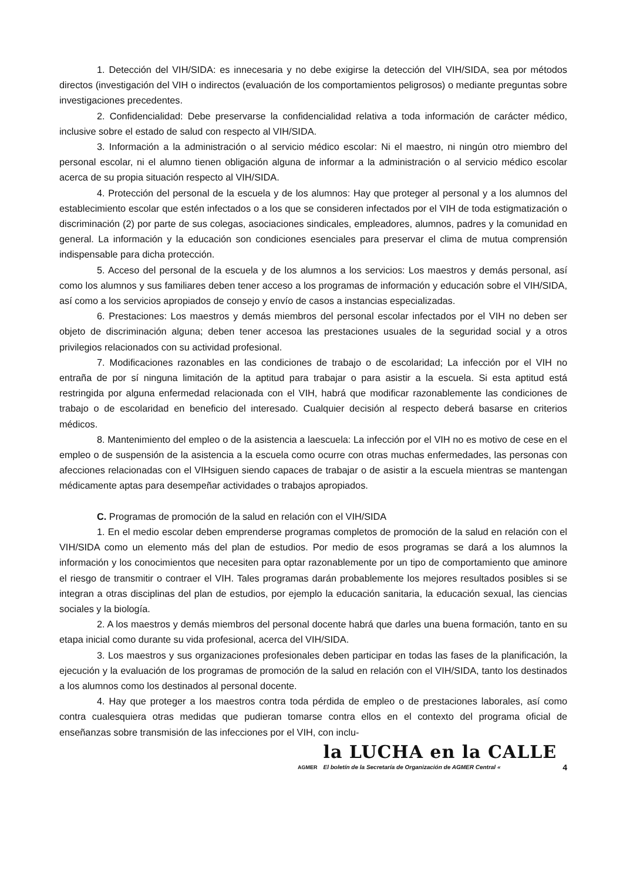1. Detección del VIH/SIDA: es innecesaria y no debe exigirse la detección del VIH/SIDA, sea por métodos directos (investigación del VIH o indirectos (evaluación de los comportamientos peligrosos) o mediante preguntas sobre investigaciones precedentes.
2. Confidencialidad: Debe preservarse la confidencialidad relativa a toda información de carácter médico, inclusive sobre el estado de salud con respecto al VIH/SIDA.
3. Información a la administración o al servicio médico escolar: Ni el maestro, ni ningún otro miembro del personal escolar, ni el alumno tienen obligación alguna de informar a la administración o al servicio médico escolar acerca de su propia situación respecto al VIH/SIDA.
4. Protección del personal de la escuela y de los alumnos: Hay que proteger al personal y a los alumnos del establecimiento escolar que estén infectados o a los que se consideren infectados por el VIH de toda estigmatización o discriminación (2) por parte de sus colegas, asociaciones sindicales, empleadores, alumnos, padres y la comunidad en general. La información y la educación son condiciones esenciales para preservar el clima de mutua comprensión indispensable para dicha protección.
5. Acceso del personal de la escuela y de los alumnos a los servicios: Los maestros y demás personal, así como los alumnos y sus familiares deben tener acceso a los programas de información y educación sobre el VIH/SIDA, así como a los servicios apropiados de consejo y envío de casos a instancias especializadas.
6. Prestaciones: Los maestros y demás miembros del personal escolar infectados por el VIH no deben ser objeto de discriminación alguna; deben tener accesoa las prestaciones usuales de la seguridad social y a otros privilegios relacionados con su actividad profesional.
7. Modificaciones razonables en las condiciones de trabajo o de escolaridad; La infección por el VIH no entraña de por sí ninguna limitación de la aptitud para trabajar o para asistir a la escuela. Si esta aptitud está restringida por alguna enfermedad relacionada con el VIH, habrá que modificar razonablemente las condiciones de trabajo o de escolaridad en beneficio del interesado. Cualquier decisión al respecto deberá basarse en criterios médicos.
8. Mantenimiento del empleo o de la asistencia a laescuela: La infección por el VIH no es motivo de cese en el empleo o de suspensión de la asistencia a la escuela como ocurre con otras muchas enfermedades, las personas con afecciones relacionadas con el VIHsiguen siendo capaces de trabajar o de asistir a la escuela mientras se mantengan médicamente aptas para desempeñar actividades o trabajos apropiados.
C. Programas de promoción de la salud en relación con el VIH/SIDA
1. En el medio escolar deben emprenderse programas completos de promoción de la salud en relación con el VIH/SIDA como un elemento más del plan de estudios. Por medio de esos programas se dará a los alumnos la información y los conocimientos que necesiten para optar razonablemente por un tipo de comportamiento que aminore el riesgo de transmitir o contraer el VIH. Tales programas darán probablemente los mejores resultados posibles si se integran a otras disciplinas del plan de estudios, por ejemplo la educación sanitaria, la educación sexual, las ciencias sociales y la biología.
2. A los maestros y demás miembros del personal docente habrá que darles una buena formación, tanto en su etapa inicial como durante su vida profesional, acerca del VIH/SIDA.
3. Los maestros y sus organizaciones profesionales deben participar en todas las fases de la planificación, la ejecución y la evaluación de los programas de promoción de la salud en relación con el VIH/SIDA, tanto los destinados a los alumnos como los destinados al personal docente.
4. Hay que proteger a los maestros contra toda pérdida de empleo o de prestaciones laborales, así como contra cualesquiera otras medidas que pudieran tomarse contra ellos en el contexto del programa oficial de enseñanzas sobre transmisión de las infecciones por el VIH, con inclu-
AGMER
la LUCHA en la CALLE
El boletín de la Secretaría de Organización de AGMER Central «
4